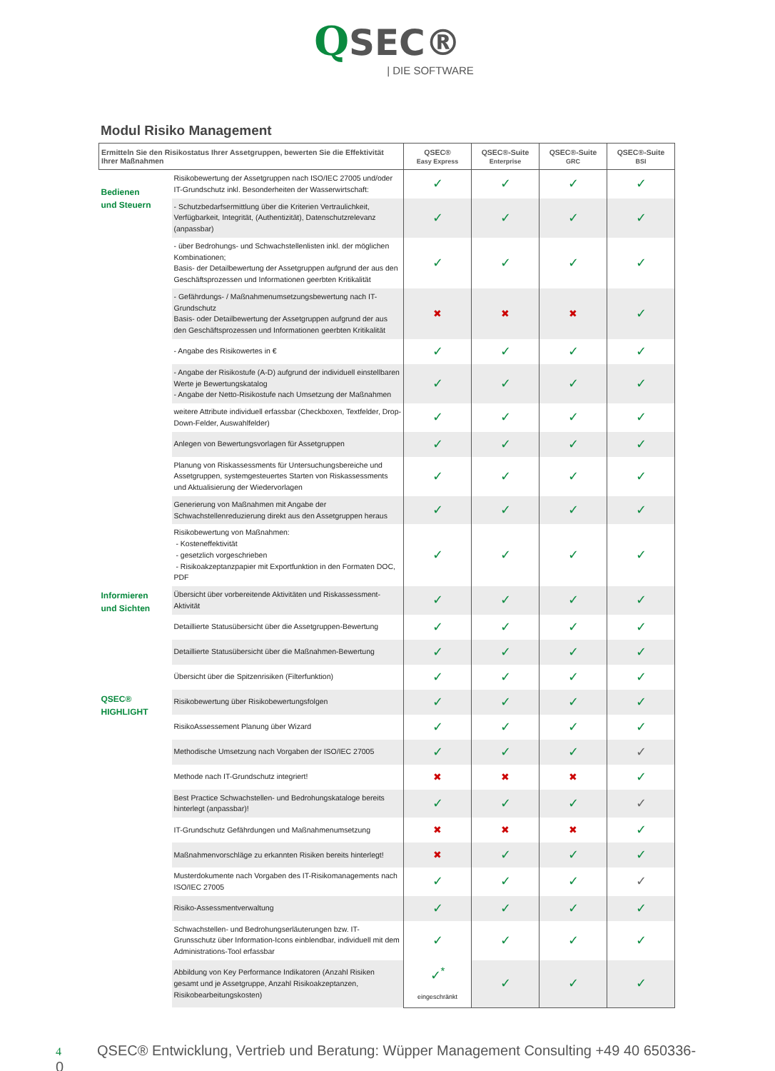QSEC®
| DIE SOFTWARE
Modul Risiko Management
| Ermitteln Sie den Risikostatus Ihrer Assetgruppen, bewerten Sie die Effektivität Ihrer Maßnahmen | | QSEC® Easy Express | QSEC®-Suite Enterprise | QSEC®-Suite GRC | QSEC®-Suite BSI |
| --- | --- | --- | --- | --- | --- |
| Bedienen und Steuern | Risikobewertung der Assetgruppen nach ISO/IEC 27005 und/oder IT-Grundschutz inkl. Besonderheiten der Wasserwirtschaft: | ✓ | ✓ | ✓ | ✓ |
| | - Schutzbedarfsermittlung über die Kriterien Vertraulichkeit, Verfügbarkeit, Integrität, (Authentizität), Datenschutzrelevanz (anpassbar) | ✓ | ✓ | ✓ | ✓ |
| | - über Bedrohungs- und Schwachstellenlisten inkl. der möglichen Kombinationen; Basis- der Detailbewertung der Assetgruppen aufgrund der aus den Geschäftsprozessen und Informationen geerbten Kritikalität | ✓ | ✓ | ✓ | ✓ |
| | - Gefährdungs- / Maßnahmenumsetzungsbewertung nach IT-Grundschutz Basis- oder Detailbewertung der Assetgruppen aufgrund der aus den Geschäftsprozessen und Informationen geerbten Kritikalität | ✖ | ✖ | ✖ | ✓ |
| | - Angabe des Risikowertes in € | ✓ | ✓ | ✓ | ✓ |
| | - Angabe der Risikostufe (A-D) aufgrund der individuell einstellbaren Werte je Bewertungskatalog - Angabe der Netto-Risikostufe nach Umsetzung der Maßnahmen | ✓ | ✓ | ✓ | ✓ |
| | weitere Attribute individuell erfassbar (Checkboxen, Textfelder, Drop-Down-Felder, Auswahlfelder) | ✓ | ✓ | ✓ | ✓ |
| | Anlegen von Bewertungsvorlagen für Assetgruppen | ✓ | ✓ | ✓ | ✓ |
| | Planung von Riskassessments für Untersuchungsbereiche und Assetgruppen, systemgesteuertes Starten von Riskassessments und Aktualisierung der Wiedervorlagen | ✓ | ✓ | ✓ | ✓ |
| | Generierung von Maßnahmen mit Angabe der Schwachstellenreduzierung direkt aus den Assetgruppen heraus | ✓ | ✓ | ✓ | ✓ |
| | Risikobewertung von Maßnahmen: - Kosteneffektivität - gesetzlich vorgeschrieben - Risikoakzeptanzpapier mit Exportfunktion in den Formaten DOC, PDF | ✓ | ✓ | ✓ | ✓ |
| Informieren und Sichten | Übersicht über vorbereitende Aktivitäten und Riskassessment-Aktivität | ✓ | ✓ | ✓ | ✓ |
| | Detaillierte Statusübersicht über die Assetgruppen-Bewertung | ✓ | ✓ | ✓ | ✓ |
| | Detaillierte Statusübersicht über die Maßnahmen-Bewertung | ✓ | ✓ | ✓ | ✓ |
| | Übersicht über die Spitzenrisiken (Filterfunktion) | ✓ | ✓ | ✓ | ✓ |
| QSEC® HIGHLIGHT | Risikobewertung über Risikobewertungsfolgen | ✓ | ✓ | ✓ | ✓ |
| | RisikoAssessement Planung über Wizard | ✓ | ✓ | ✓ | ✓ |
| | Methodische Umsetzung nach Vorgaben der ISO/IEC 27005 | ✓ | ✓ | ✓ | ✓ |
| | Methode nach IT-Grundschutz integriert! | ✖ | ✖ | ✖ | ✓ |
| | Best Practice Schwachstellen- und Bedrohungskataloge bereits hinterlegt (anpassbar)! | ✓ | ✓ | ✓ | ✓ |
| | IT-Grundschutz Gefährdungen und Maßnahmenumsetzung | ✖ | ✖ | ✖ | ✓ |
| | Maßnahmenvorschläge zu erkannten Risiken bereits hinterlegt! | ✖ | ✓ | ✓ | ✓ |
| | Musterdokumente nach Vorgaben des IT-Risikomanagements nach ISO/IEC 27005 | ✓ | ✓ | ✓ | ✓ |
| | Risiko-Assessmentverwaltung | ✓ | ✓ | ✓ | ✓ |
| | Schwachstellen- und Bedrohungserläuterungen bzw. IT-Grunsschutz über Information-Icons einblendbar, individuell mit dem Administrations-Tool erfassbar | ✓ | ✓ | ✓ | ✓ |
| | Abbildung von Key Performance Indikatoren (Anzahl Risiken gesamt und je Assetgruppe, Anzahl Risikoakzeptanzen, Risikobearbeitungskosten) | ✓<sup>*</sup> eingeschränkt | ✓ | ✓ | ✓ |
4 QSEC® Entwicklung, Vertrieb und Beratung: Wüpper Management Consulting +49 40 650336-0